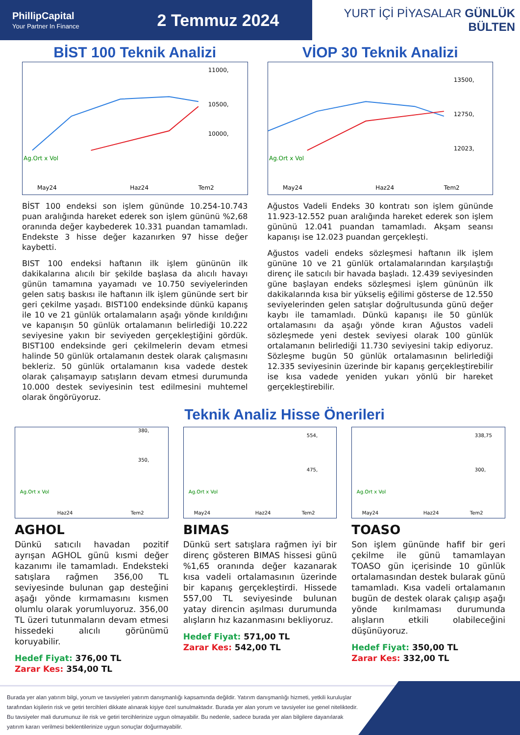PhillipCapital
Your Partner In Finance
2 Temmuz 2024
YURT İÇİ PİYASALAR GÜNLÜK BÜLTEN
BİST 100 Teknik Analizi
Ag.Ort x Vol
11000,
10500,
10000,
May24
Haz24
Tem2
BİST 100 endeksi son işlem gününde 10.254-10.743 puan aralığında hareket ederek son işlem gününü %2,68 oranında değer kaybederek 10.331 puandan tamamladı. Endekste 3 hisse değer kazanırken 97 hisse değer kaybetti.
BIST 100 endeksi haftanın ilk işlem gününün ilk dakikalarına alıcılı bir şekilde başlasa da alıcılı havayı günün tamamına yayamadı ve 10.750 seviyelerinden gelen satış baskısı ile haftanın ilk işlem gününde sert bir geri çekilme yaşadı. BIST100 endeksinde dünkü kapanış ile 10 ve 21 günlük ortalamaların aşağı yönde kırıldığını ve kapanışın 50 günlük ortalamanın belirlediği 10.222 seviyesine yakın bir seviyeden gerçekleştiğini gördük. BIST100 endeksinde geri çekilmelerin devam etmesi halinde 50 günlük ortalamanın destek olarak çalışmasını bekleriz. 50 günlük ortalamanın kısa vadede destek olarak çalışamayıp satışların devam etmesi durumunda 10.000 destek seviyesinin test edilmesini muhtemel olarak öngörüyoruz.
VİOP 30 Teknik Analizi
Ag.Ort x Vol
13500,
12750,
12023,
May24
Haz24
Tem2
Ağustos Vadeli Endeks 30 kontratı son işlem gününde 11.923-12.552 puan aralığında hareket ederek son işlem gününü 12.041 puandan tamamladı. Akşam seansı kapanışı ise 12.023 puandan gerçekleşti.
Ağustos vadeli endeks sözleşmesi haftanın ilk işlem gününe 10 ve 21 günlük ortalamalarından karşılaştığı direnç ile satıcılı bir havada başladı. 12.439 seviyesinden güne başlayan endeks sözleşmesi işlem gününün ilk dakikalarında kısa bir yükseliş eğilimi gösterse de 12.550 seviyelerinden gelen satışlar doğrultusunda günü değer kaybı ile tamamladı. Dünkü kapanışı ile 50 günlük ortalamasını da aşağı yönde kıran Ağustos vadeli sözleşmede yeni destek seviyesi olarak 100 günlük ortalamanın belirlediği 11.730 seviyesini takip ediyoruz. Sözleşme bugün 50 günlük ortalamasının belirlediği 12.335 seviyesinin üzerinde bir kapanış gerçekleştirebilir ise kısa vadede yeniden yukarı yönlü bir hareket gerçekleştirebilir.
Teknik Analiz Hisse Önerileri
380,
350,
Ag.Ort x Vol
Haz24
Tem2
AGHOL
Dünkü satıcılı havadan pozitif ayrışan AGHOL günü kısmi değer kazanımı ile tamamladı. Endeksteki satışlara rağmen 356,00 TL seviyesinde bulunan gap desteğini aşağı yönde kırmamasını kısmen olumlu olarak yorumluyoruz. 356,00 TL üzeri tutunmaların devam etmesi hissedeki alıcılı görünümü koruyabilir.
Hedef Fiyat: 376,00 TL
Zarar Kes: 354,00 TL
554,
475,
Ag.Ort x Vol
May24
Haz24
Tem2
BIMAS
Dünkü sert satışlara rağmen iyi bir direnç gösteren BIMAS hissesi günü %1,65 oranında değer kazanarak kısa vadeli ortalamasının üzerinde bir kapanış gerçekleştirdi. Hissede 557,00 TL seviyesinde bulunan yatay direncin aşılması durumunda alışların hız kazanmasını bekliyoruz.
Hedef Fiyat: 571,00 TL
Zarar Kes: 542,00 TL
338,75
300,
Ag.Ort x Vol
May24
Haz24
Tem2
TOASO
Son işlem gününde hafif bir geri çekilme ile günü tamamlayan TOASO gün içerisinde 10 günlük ortalamasından destek bularak günü tamamladı. Kısa vadeli ortalamanın bugün de destek olarak çalışıp aşağı yönde kırılmaması durumunda alışların etkili olabileceğini düşünüyoruz.
Hedef Fiyat: 350,00 TL
Zarar Kes: 332,00 TL
Burada yer alan yatırım bilgi, yorum ve tavsiyeleri yatırım danışmanlığı kapsamında değildir. Yatırım danışmanlığı hizmeti, yetkili kuruluşlar tarafından kişilerin risk ve getiri tercihleri dikkate alınarak kişiye özel sunulmaktadır. Burada yer alan yorum ve tavsiyeler ise genel niteliktedir. Bu tavsiyeler mali durumunuz ile risk ve getiri tercihlerinize uygun olmayabilir. Bu nedenle, sadece burada yer alan bilgilere dayanılarak yatırım kararı verilmesi beklentilerinize uygun sonuçlar doğurmayabilir.